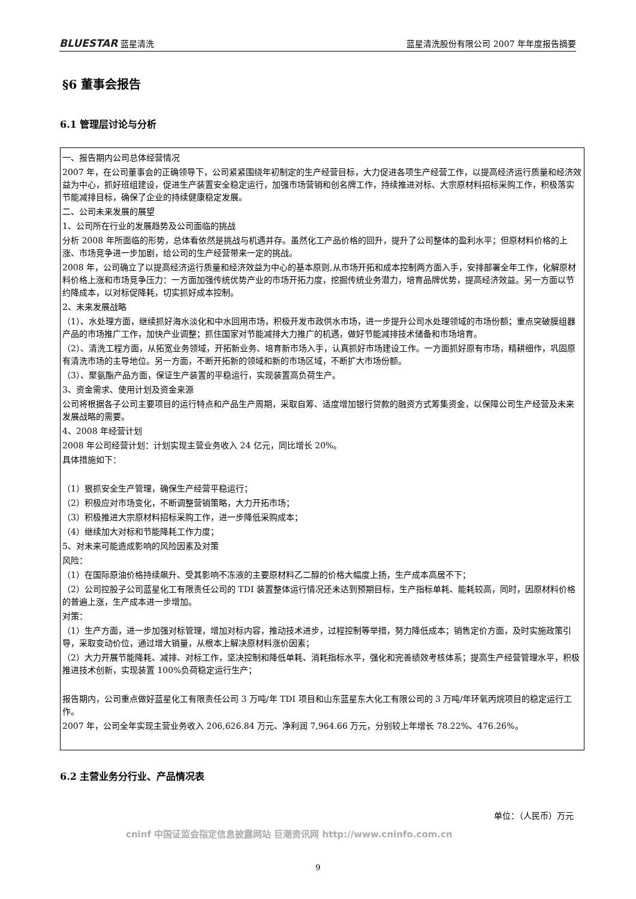BLUESTAR 蓝星清洗 蓝星清洗股份有限公司 2007 年年度报告摘要
§6 董事会报告
6.1 管理层讨论与分析
一、报告期内公司总体经营情况
2007 年，在公司董事会的正确领导下，公司紧紧围绕年初制定的生产经营目标，大力促进各项生产经营工作，以提高经济运行质量和经济效益为中心，抓好班组建设，促进生产装置安全稳定运行，加强市场营销和创名牌工作，持续推进对标、大宗原材料招标采购工作，积极落实节能减排目标，确保了企业的持续健康稳定发展。
二、公司未来发展的展望
1、公司所在行业的发展趋势及公司面临的挑战
分析 2008 年所面临的形势，总体看依然是挑战与机遇并存。虽然化工产品价格的回升，提升了公司整体的盈利水平；但原材料价格的上涨、市场竞争进一步加剧，给公司的生产经营带来一定的挑战。
2008 年，公司确立了以提高经济运行质量和经济效益为中心的基本原则,从市场开拓和成本控制两方面入手，安排部署全年工作，化解原材料价格上涨和市场竞争压力：一方面加强传统优势产业的市场开拓力度，挖掘传统业务潜力，培育品牌优势，提高经济效益。另一方面以节约降成本，以对标促降耗，切实抓好成本控制。
2、未来发展战略
（1）、水处理方面，继续抓好海水淡化和中水回用市场，积极开发市政供水市场，进一步提升公司水处理领域的市场份额；重点突破膜组器产品的市场推广工作，加快产业调整；抓住国家对节能减排大力推广的机遇，做好节能减排技术储备和市场培育。
（2）、清洗工程方面，从拓宽业务领域，开拓新业务、培育新市场入手，认真抓好市场建设工作。一方面抓好原有市场，精耕细作，巩固原有清洗市场的主导地位。另一方面，不断开拓新的领域和新的市场区域，不断扩大市场份额。
（3）、聚氨酯产品方面，保证生产装置的平稳运行，实现装置高负荷生产。
3、资金需求、使用计划及资金来源
公司将根据各子公司主要项目的运行特点和产品生产周期，采取自筹、适度增加银行贷款的融资方式筹集资金，以保障公司生产经营及未来发展战略的需要。
4、2008 年经营计划
2008 年公司经营计划：计划实现主营业务收入 24 亿元，同比增长 20%。
具体措施如下：
（1）狠抓安全生产管理，确保生产经营平稳运行；
（2）积极应对市场变化，不断调整营销策略，大力开拓市场；
（3）积极推进大宗原材料招标采购工作，进一步降低采购成本；
（4）继续加大对标和节能降耗工作力度；
5、对未来可能造成影响的风险因素及对策
风险：
（1）在国际原油价格持续飙升、受其影响不冻液的主要原材料乙二醇的价格大幅度上扬，生产成本高居不下；
（2）公司控股子公司蓝星化工有限责任公司的 TDI 装置整体运行情况还未达到预期目标，生产指标单耗、能耗较高，同时，因原材料价格的普遍上涨，生产成本进一步增加。
对策：
（1）生产方面，进一步加强对标管理，增加对标内容，推动技术进步，过程控制等举措，努力降低成本；销售定价方面，及时实施政策引导，采取变动价位，通过增大销量，从根本上解决原材料涨价因素；
（2）大力开展节能降耗、减排、对标工作，坚决控制和降低单耗、消耗指标水平，强化和完善绩效考核体系；提高生产经营管理水平，积极推进技术创新，实现装置 100%负荷稳定运行生产；
报告期内，公司重点做好蓝星化工有限责任公司 3 万吨/年 TDI 项目和山东蓝星东大化工有限公司的 3 万吨/年环氧丙烷项目的稳定运行工作。
2007 年，公司全年实现主营业务收入 206,626.84 万元、净利润 7,964.66 万元，分别较上年增长 78.22%、476.26%。
6.2 主营业务分行业、产品情况表
单位：（人民币）万元
cninf 中国证监会指定信息披露网站 巨潮资讯网 http://www.cninfo.com.cn
9